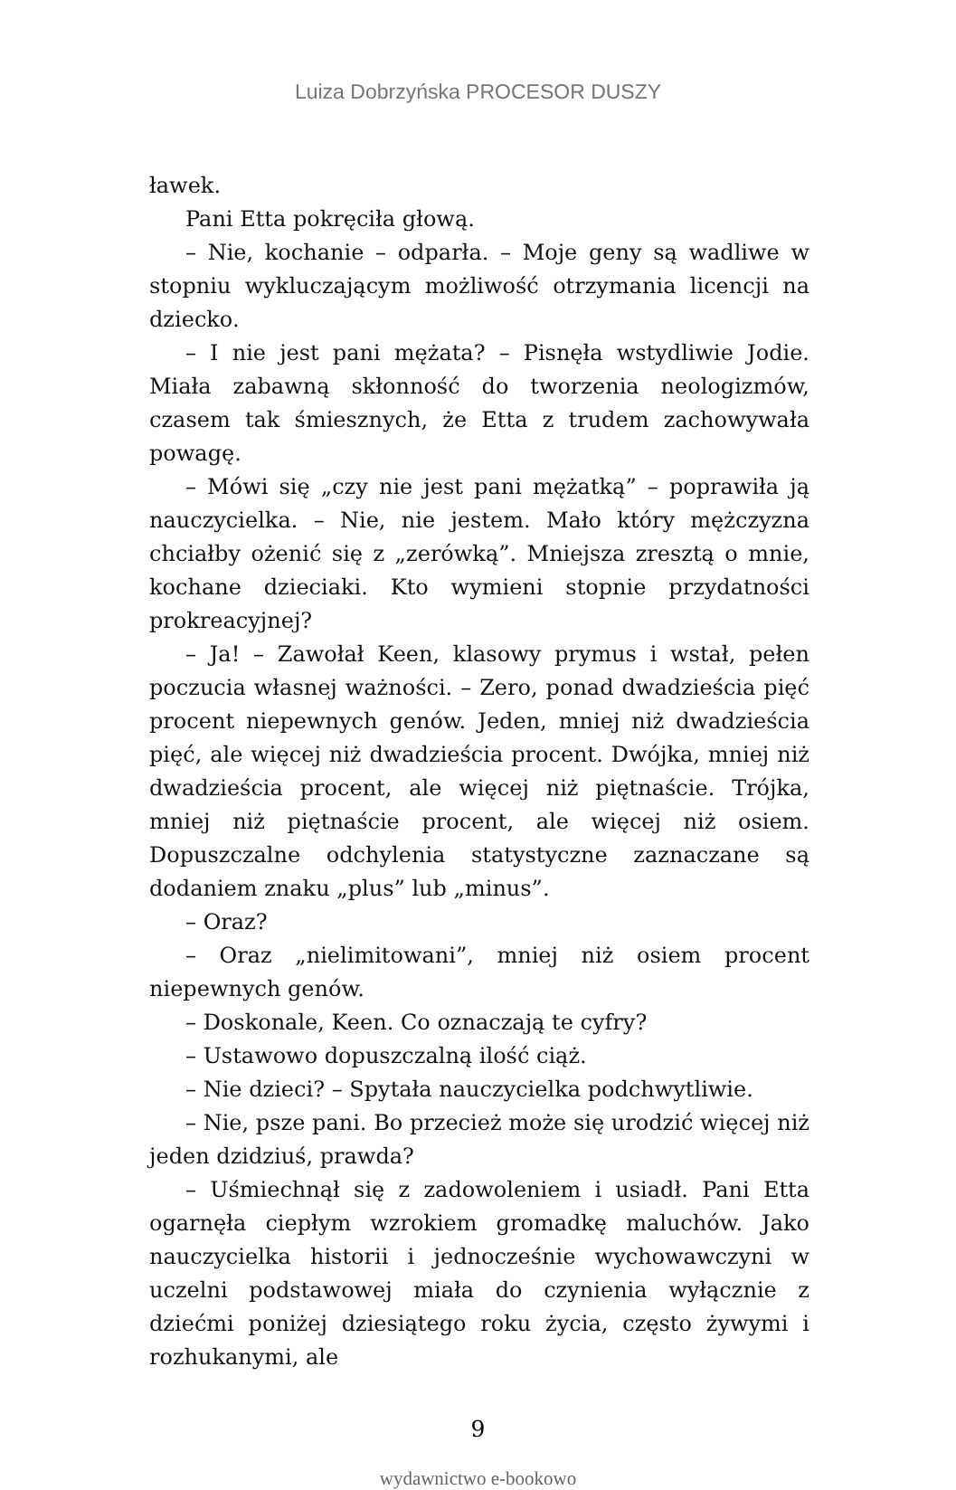Luiza Dobrzyńska PROCESOR DUSZY
ławek.
Pani Etta pokręciła głową.
– Nie, kochanie – odparła. – Moje geny są wadliwe w stopniu wykluczającym możliwość otrzymania licencji na dziecko.
– I nie jest pani mężata? – Pisnęła wstydliwie Jodie. Miała zabawną skłonność do tworzenia neologizmów, czasem tak śmiesznych, że Etta z trudem zachowywała powagę.
– Mówi się „czy nie jest pani mężatką” – poprawiła ją nauczycielka. – Nie, nie jestem. Mało który mężczyzna chciałby ożenić się z „zerówką”. Mniejsza zresztą o mnie, kochane dzieciaki. Kto wymieni stopnie przydatności prokreacyjnej?
– Ja! – Zawołał Keen, klasowy prymus i wstał, pełen poczucia własnej ważności. – Zero, ponad dwadzieścia pięć procent niepewnych genów. Jeden, mniej niż dwadzieścia pięć, ale więcej niż dwadzieścia procent. Dwójka, mniej niż dwadzieścia procent, ale więcej niż piętnaście. Trójka, mniej niż piętnaście procent, ale więcej niż osiem. Dopuszczalne odchylenia statystyczne zaznaczane są dodaniem znaku „plus” lub „minus”.
– Oraz?
– Oraz „nielimitowani”, mniej niż osiem procent niepewnych genów.
– Doskonale, Keen. Co oznaczają te cyfry?
– Ustawowo dopuszczalną ilość ciąż.
– Nie dzieci? – Spytała nauczycielka podchwytliwie.
– Nie, psze pani. Bo przecież może się urodzić więcej niż jeden dzidziuś, prawda?
– Uśmiechnął się z zadowoleniem i usiadł. Pani Etta ogarnęła ciepłym wzrokiem gromadkę maluchów. Jako nauczycielka historii i jednocześnie wychowawczyni w uczelni podstawowej miała do czynienia wyłącznie z dziećmi poniżej dziesiątego roku życia, często żywymi i rozhukanymi, ale
9
wydawnictwo e-bookowo